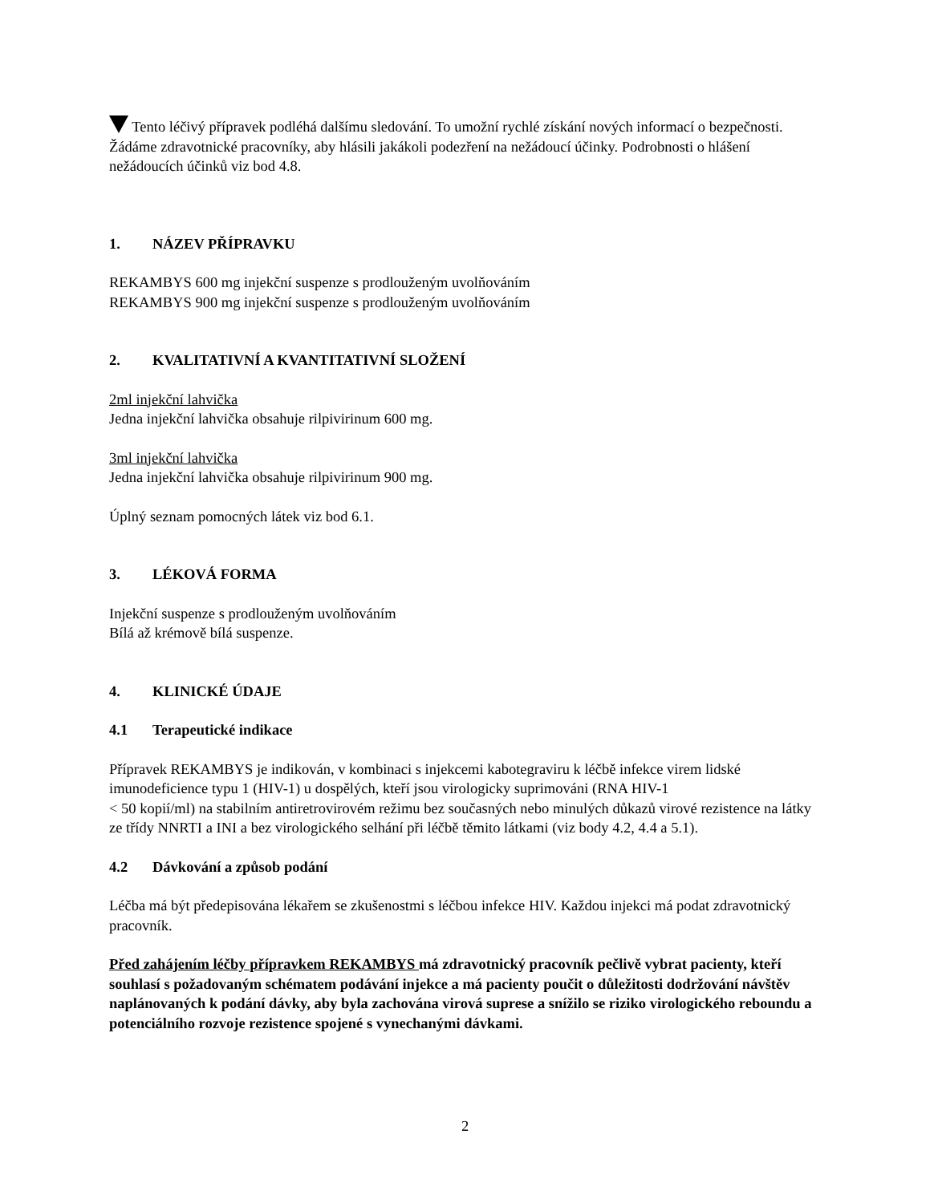Tento léčivý přípravek podléhá dalšímu sledování. To umožní rychlé získání nových informací o bezpečnosti. Žádáme zdravotnické pracovníky, aby hlásili jakákoli podezření na nežádoucí účinky. Podrobnosti o hlášení nežádoucích účinků viz bod 4.8.
1. NÁZEV PŘÍPRAVKU
REKAMBYS 600 mg injekční suspenze s prodlouženým uvolňováním
REKAMBYS 900 mg injekční suspenze s prodlouženým uvolňováním
2. KVALITATIVNÍ A KVANTITATIVNÍ SLOŽENÍ
2ml injekční lahvička
Jedna injekční lahvička obsahuje rilpivirinum 600 mg.
3ml injekční lahvička
Jedna injekční lahvička obsahuje rilpivirinum 900 mg.
Úplný seznam pomocných látek viz bod 6.1.
3. LÉKOVÁ FORMA
Injekční suspenze s prodlouženým uvolňováním
Bílá až krémově bílá suspenze.
4. KLINICKÉ ÚDAJE
4.1 Terapeutické indikace
Přípravek REKAMBYS je indikován, v kombinaci s injekcemi kabotegraviru k léčbě infekce virem lidské imunodeficience typu 1 (HIV-1) u dospělých, kteří jsou virologicky suprimováni (RNA HIV-1
< 50 kopií/ml) na stabilním antiretrovirovém režimu bez současných nebo minulých důkazů virové rezistence na látky ze třídy NNRTI a INI a bez virologického selhání při léčbě těmito látkami (viz body 4.2, 4.4 a 5.1).
4.2 Dávkování a způsob podání
Léčba má být předepisována lékařem se zkušenostmi s léčbou infekce HIV. Každou injekci má podat zdravotnický pracovník.
Před zahájením léčby přípravkem REKAMBYS má zdravotnický pracovník pečlivě vybrat pacienty, kteří souhlasí s požadovaným schématem podávání injekce a má pacienty poučit o důležitosti dodržování návštěv naplánovaných k podání dávky, aby byla zachována virová suprese a snížilo se riziko virologického reboundu a potenciálního rozvoje rezistence spojené s vynechanými dávkami.
2